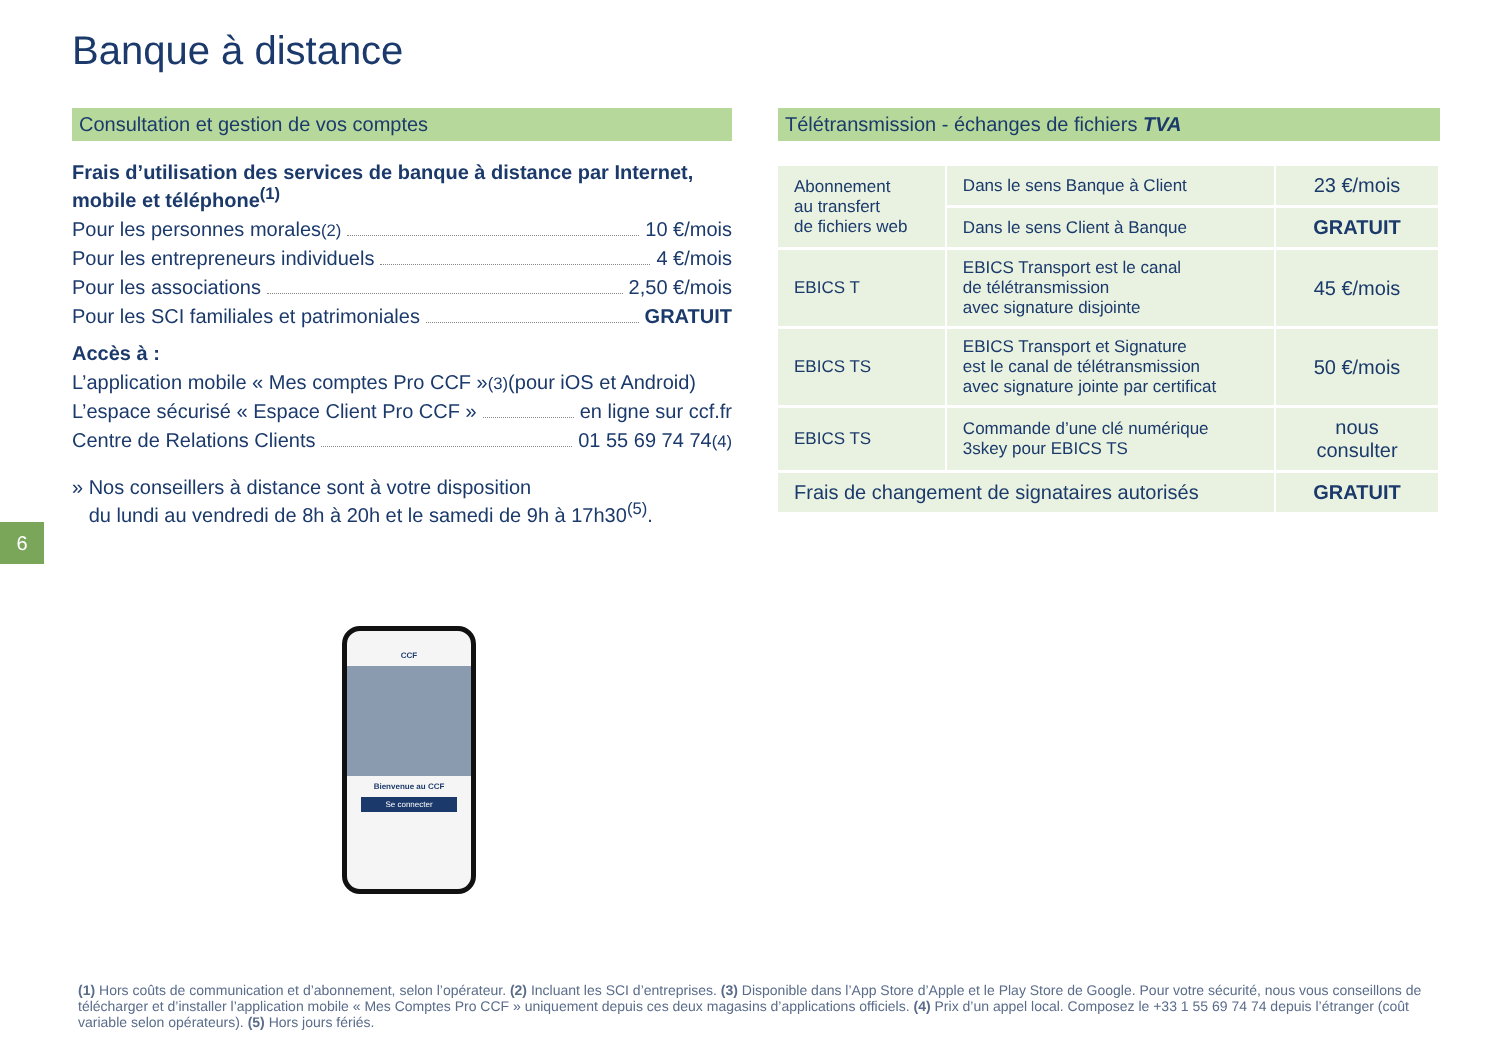Banque à distance
Consultation et gestion de vos comptes
Frais d’utilisation des services de banque à distance par Internet, mobile et téléphone<sup>(1)</sup>
Pour les personnes morales<sup>(2)</sup> 10 €/mois
Pour les entrepreneurs individuels 4 €/mois
Pour les associations 2,50 €/mois
Pour les SCI familiales et patrimoniales GRATUIT
Accès à :
L’application mobile « Mes comptes Pro CCF »<sup>(3)</sup> (pour iOS et Android)
L’espace sécurisé « Espace Client Pro CCF » en ligne sur ccf.fr
Centre de Relations Clients 01 55 69 74 74<sup>(4)</sup>
» Nos conseillers à distance sont à votre disposition
du lundi au vendredi de 8h à 20h et le samedi de 9h à 17h30<sup>(5)</sup>.
6
Télétransmission - échanges de fichiers TVA
| Abonnement au transfert de fichiers web | Dans le sens Banque à Client | 23 €/mois |
| | Dans le sens Client à Banque | GRATUIT |
| EBICS T | EBICS Transport est le canal de télétransmission avec signature disjointe | 45 €/mois |
| EBICS TS | EBICS Transport et Signature est le canal de télétransmission avec signature jointe par certificat | 50 €/mois |
| EBICS TS | Commande d’une clé numérique 3skey pour EBICS TS | nous consulter |
| Frais de changement de signataires autorisés | | GRATUIT |
CCF
Bienvenue au CCF
Se connecter
(1) Hors coûts de communication et d’abonnement, selon l’opérateur. (2) Incluant les SCI d’entreprises. (3) Disponible dans l’App Store d’Apple et le Play Store de Google. Pour votre sécurité, nous vous conseillons de télécharger et d’installer l’application mobile « Mes Comptes Pro CCF » uniquement depuis ces deux magasins d’applications officiels. (4) Prix d’un appel local. Composez le +33 1 55 69 74 74 depuis l’étranger (coût variable selon opérateurs). (5) Hors jours fériés.